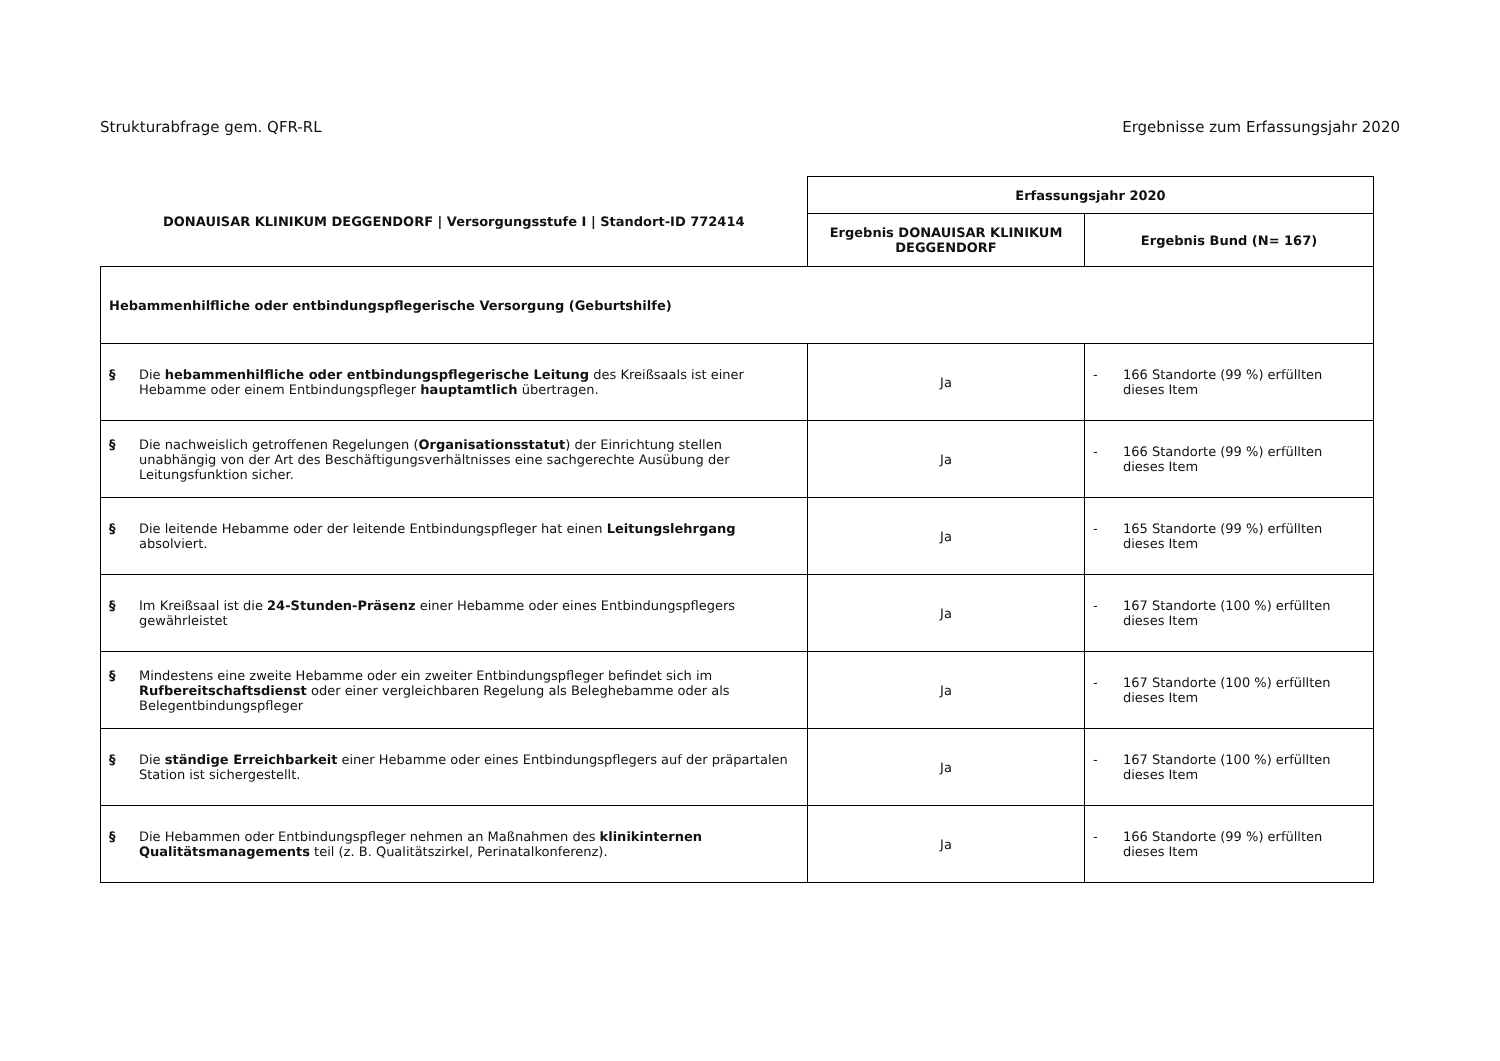Strukturabfrage gem. QFR-RL Ergebnisse zum Erfassungsjahr 2020
| DONAUISAR KLINIKUM DEGGENDORF / Versorgungsstufe I / Standort-ID 772414 | Erfassungsjahr 2020 | |
| --- | --- | --- |
| | Ergebnis DONAUISAR KLINIKUM DEGGENDORF | Ergebnis Bund (N= 167) |
| Hebammenhilfliche oder entbindungspflegerische Versorgung (Geburtshilfe) | | |
| § Die hebammenhilfliche oder entbindungspflegerische Leitung des Kreißsaals ist einer Hebamme oder einem Entbindungspfleger hauptamtlich übertragen. | Ja | - 166 Standorte (99 %) erfüllten dieses Item |
| § Die nachweislich getroffenen Regelungen ( Organisationsstatut ) der Einrichtung stellen unabhängig von der Art des Beschäftigungsverhältnisses eine sachgerechte Ausübung der Leitungsfunktion sicher. | Ja | - 166 Standorte (99 %) erfüllten dieses Item |
| § Die leitende Hebamme oder der leitende Entbindungspfleger hat einen Leitungslehrgang absolviert. | Ja | - 165 Standorte (99 %) erfüllten dieses Item |
| § Im Kreißsaal ist die 24-Stunden-Präsenz einer Hebamme oder eines Entbindungspflegers gewährleistet | Ja | - 167 Standorte (100 %) erfüllten dieses Item |
| § Mindestens eine zweite Hebamme oder ein zweiter Entbindungspfleger befindet sich im Rufbereitschaftsdienst oder einer vergleichbaren Regelung als Beleghebamme oder als Belegentbindungspfleger | Ja | - 167 Standorte (100 %) erfüllten dieses Item |
| § Die ständige Erreichbarkeit einer Hebamme oder eines Entbindungspflegers auf der präpartalen Station ist sichergestellt. | Ja | - 167 Standorte (100 %) erfüllten dieses Item |
| § Die Hebammen oder Entbindungspfleger nehmen an Maßnahmen des klinikinternen Qualitätsmanagements teil (z. B. Qualitätszirkel, Perinatalkonferenz). | Ja | - 166 Standorte (99 %) erfüllten dieses Item |